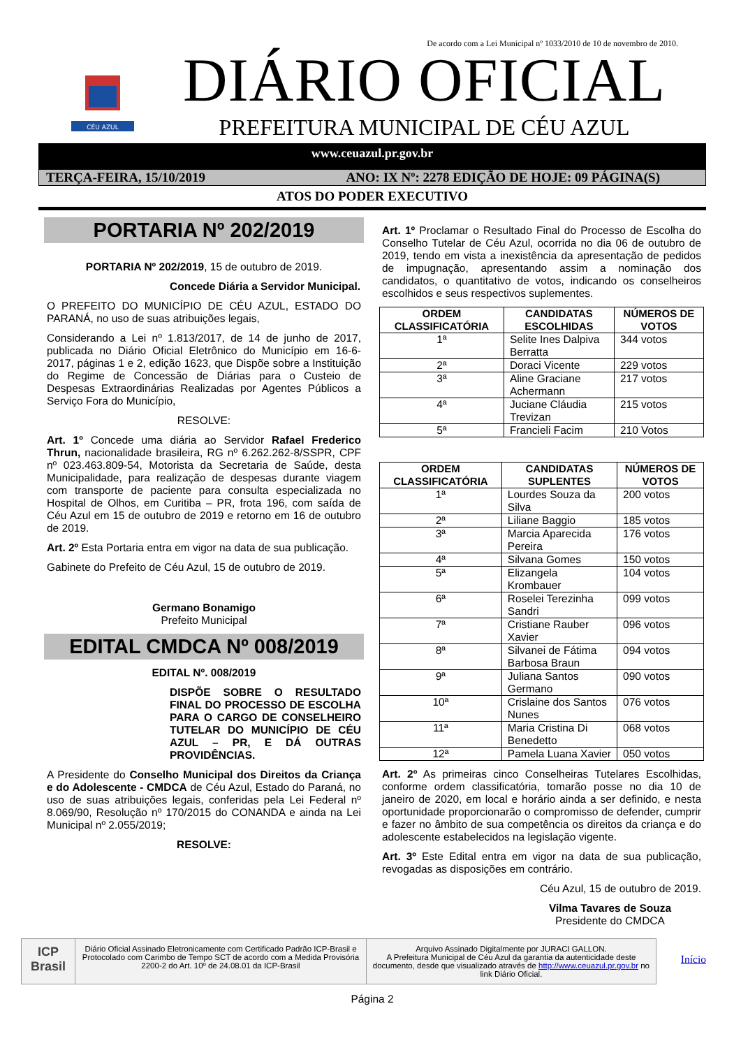De acordo com a Lei Municipal nº 1033/2010 de 10 de novembro de 2010.
CÉU AZUL
DIÁRIO OFICIAL
PREFEITURA MUNICIPAL DE CÉU AZUL
www.ceuazul.pr.gov.br
TERÇA-FEIRA, 15/10/2019 ANO: IX Nº: 2278 EDIÇÃO DE HOJE: 09 PÁGINA(S)
ATOS DO PODER EXECUTIVO
PORTARIA Nº 202/2019
PORTARIA Nº 202/2019, 15 de outubro de 2019.
Concede Diária a Servidor Municipal.
O PREFEITO DO MUNICÍPIO DE CÉU AZUL, ESTADO DO PARANÁ, no uso de suas atribuições legais,
Considerando a Lei nº 1.813/2017, de 14 de junho de 2017, publicada no Diário Oficial Eletrônico do Município em 16-6-2017, páginas 1 e 2, edição 1623, que Dispõe sobre a Instituição do Regime de Concessão de Diárias para o Custeio de Despesas Extraordinárias Realizadas por Agentes Públicos a Serviço Fora do Município,
RESOLVE:
Art. 1º Concede uma diária ao Servidor Rafael Frederico Thrun, nacionalidade brasileira, RG nº 6.262.262-8/SSPR, CPF nº 023.463.809-54, Motorista da Secretaria de Saúde, desta Municipalidade, para realização de despesas durante viagem com transporte de paciente para consulta especializada no Hospital de Olhos, em Curitiba – PR, frota 196, com saída de Céu Azul em 15 de outubro de 2019 e retorno em 16 de outubro de 2019.
Art. 2º Esta Portaria entra em vigor na data de sua publicação.
Gabinete do Prefeito de Céu Azul, 15 de outubro de 2019.
Germano Bonamigo
Prefeito Municipal
EDITAL CMDCA Nº 008/2019
EDITAL Nº. 008/2019
DISPÕE SOBRE O RESULTADO FINAL DO PROCESSO DE ESCOLHA PARA O CARGO DE CONSELHEIRO TUTELAR DO MUNICÍPIO DE CÉU AZUL – PR, E DÁ OUTRAS PROVIDÊNCIAS.
A Presidente do Conselho Municipal dos Direitos da Criança e do Adolescente - CMDCA de Céu Azul, Estado do Paraná, no uso de suas atribuições legais, conferidas pela Lei Federal nº 8.069/90, Resolução nº 170/2015 do CONANDA e ainda na Lei Municipal nº 2.055/2019;
RESOLVE:
Art. 1º Proclamar o Resultado Final do Processo de Escolha do Conselho Tutelar de Céu Azul, ocorrida no dia 06 de outubro de 2019, tendo em vista a inexistência da apresentação de pedidos de impugnação, apresentando assim a nominação dos candidatos, o quantitativo de votos, indicando os conselheiros escolhidos e seus respectivos suplementes.
| ORDEM CLASSIFICATÓRIA | CANDIDATAS ESCOLHIDAS | NÚMEROS DE VOTOS |
| --- | --- | --- |
| 1ª | Selite Ines Dalpiva Berratta | 344 votos |
| 2ª | Doraci Vicente | 229 votos |
| 3ª | Aline Graciane Achermann | 217 votos |
| 4ª | Juciane Cláudia Trevizan | 215 votos |
| 5ª | Francieli Facim | 210 Votos |
| ORDEM CLASSIFICATÓRIA | CANDIDATAS SUPLENTES | NÚMEROS DE VOTOS |
| --- | --- | --- |
| 1ª | Lourdes Souza da Silva | 200 votos |
| 2ª | Liliane Baggio | 185 votos |
| 3ª | Marcia Aparecida Pereira | 176 votos |
| 4ª | Silvana Gomes | 150 votos |
| 5ª | Elizangela Krombauer | 104 votos |
| 6ª | Roselei Terezinha Sandri | 099 votos |
| 7ª | Cristiane Rauber Xavier | 096 votos |
| 8ª | Silvanei de Fátima Barbosa Braun | 094 votos |
| 9ª | Juliana Santos Germano | 090 votos |
| 10ª | Crislaine dos Santos Nunes | 076 votos |
| 11ª | Maria Cristina Di Benedetto | 068 votos |
| 12ª | Pamela Luana Xavier | 050 votos |
Art. 2º As primeiras cinco Conselheiras Tutelares Escolhidas, conforme ordem classificatória, tomarão posse no dia 10 de janeiro de 2020, em local e horário ainda a ser definido, e nesta oportunidade proporcionarão o compromisso de defender, cumprir e fazer no âmbito de sua competência os direitos da criança e do adolescente estabelecidos na legislação vigente.
Art. 3º Este Edital entra em vigor na data de sua publicação, revogadas as disposições em contrário.
Céu Azul, 15 de outubro de 2019.
Vilma Tavares de Souza
Presidente do CMDCA
ICP Brasil
Diário Oficial Assinado Eletronicamente com Certificado Padrão ICP-Brasil e Protocolado com Carimbo de Tempo SCT de acordo com a Medida Provisória 2200-2 do Art. 10º de 24.08.01 da ICP-Brasil
Arquivo Assinado Digitalmente por JURACI GALLON.
A Prefeitura Municipal de Céu Azul da garantia da autenticidade deste documento, desde que visualizado através de http://www.ceuazul.pr.gov.br no link Diário Oficial.
Início
Página 2